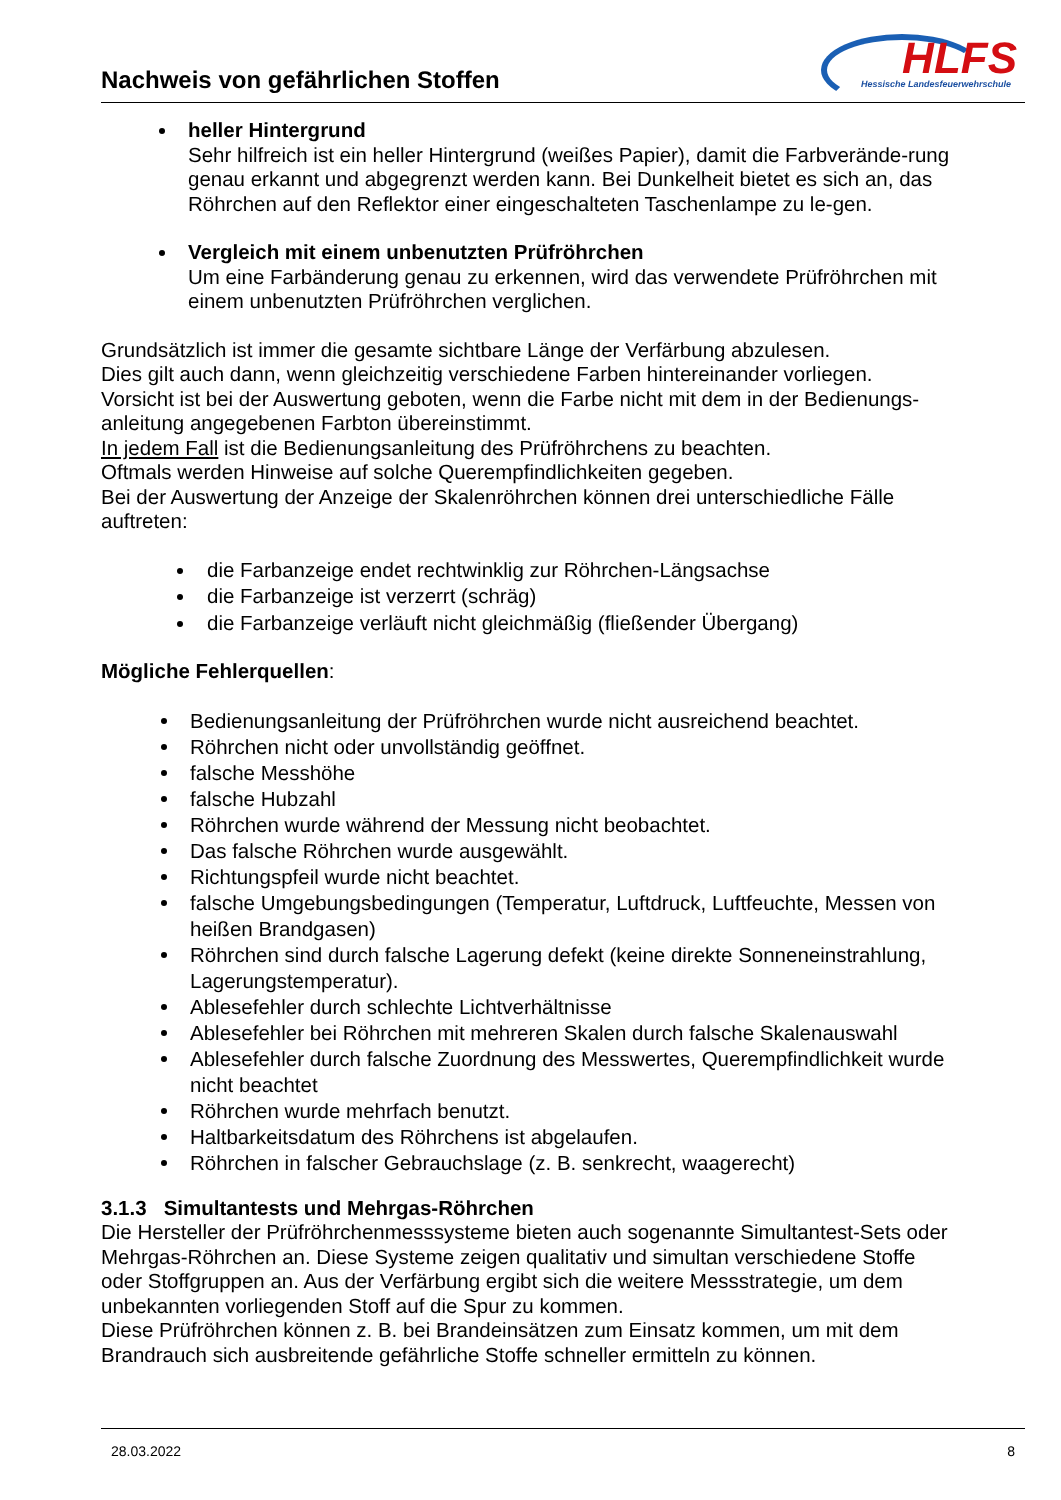Nachweis von gefährlichen Stoffen
HLFS
Hessische Landesfeuerwehrschule
heller Hintergrund
Sehr hilfreich ist ein heller Hintergrund (weißes Papier), damit die Farbverände-rung genau erkannt und abgegrenzt werden kann. Bei Dunkelheit bietet es sich an, das Röhrchen auf den Reflektor einer eingeschalteten Taschenlampe zu le-gen.
Vergleich mit einem unbenutzten Prüfröhrchen
Um eine Farbänderung genau zu erkennen, wird das verwendete Prüfröhrchen mit einem unbenutzten Prüfröhrchen verglichen.
Grundsätzlich ist immer die gesamte sichtbare Länge der Verfärbung abzulesen.
Dies gilt auch dann, wenn gleichzeitig verschiedene Farben hintereinander vorliegen.
Vorsicht ist bei der Auswertung geboten, wenn die Farbe nicht mit dem in der Bedienungs-anleitung angegebenen Farbton übereinstimmt.
In jedem Fall ist die Bedienungsanleitung des Prüfröhrchens zu beachten.
Oftmals werden Hinweise auf solche Querempfindlichkeiten gegeben.
Bei der Auswertung der Anzeige der Skalenröhrchen können drei unterschiedliche Fälle auftreten:
die Farbanzeige endet rechtwinklig zur Röhrchen-Längsachse
die Farbanzeige ist verzerrt (schräg)
die Farbanzeige verläuft nicht gleichmäßig (fließender Übergang)
Mögliche Fehlerquellen:
Bedienungsanleitung der Prüfröhrchen wurde nicht ausreichend beachtet.
Röhrchen nicht oder unvollständig geöffnet.
falsche Messhöhe
falsche Hubzahl
Röhrchen wurde während der Messung nicht beobachtet.
Das falsche Röhrchen wurde ausgewählt.
Richtungspfeil wurde nicht beachtet.
falsche Umgebungsbedingungen (Temperatur, Luftdruck, Luftfeuchte, Messen von heißen Brandgasen)
Röhrchen sind durch falsche Lagerung defekt (keine direkte Sonneneinstrahlung, Lagerungstemperatur).
Ablesefehler durch schlechte Lichtverhältnisse
Ablesefehler bei Röhrchen mit mehreren Skalen durch falsche Skalenauswahl
Ablesefehler durch falsche Zuordnung des Messwertes, Querempfindlichkeit wurde nicht beachtet
Röhrchen wurde mehrfach benutzt.
Haltbarkeitsdatum des Röhrchens ist abgelaufen.
Röhrchen in falscher Gebrauchslage (z. B. senkrecht, waagerecht)
3.1.3 Simultantests und Mehrgas-Röhrchen
Die Hersteller der Prüfröhrchenmesssysteme bieten auch sogenannte Simultantest-Sets oder Mehrgas-Röhrchen an. Diese Systeme zeigen qualitativ und simultan verschiedene Stoffe oder Stoffgruppen an. Aus der Verfärbung ergibt sich die weitere Messstrategie, um dem unbekannten vorliegenden Stoff auf die Spur zu kommen.
Diese Prüfröhrchen können z. B. bei Brandeinsätzen zum Einsatz kommen, um mit dem Brandrauch sich ausbreitende gefährliche Stoffe schneller ermitteln zu können.
28.03.2022 8